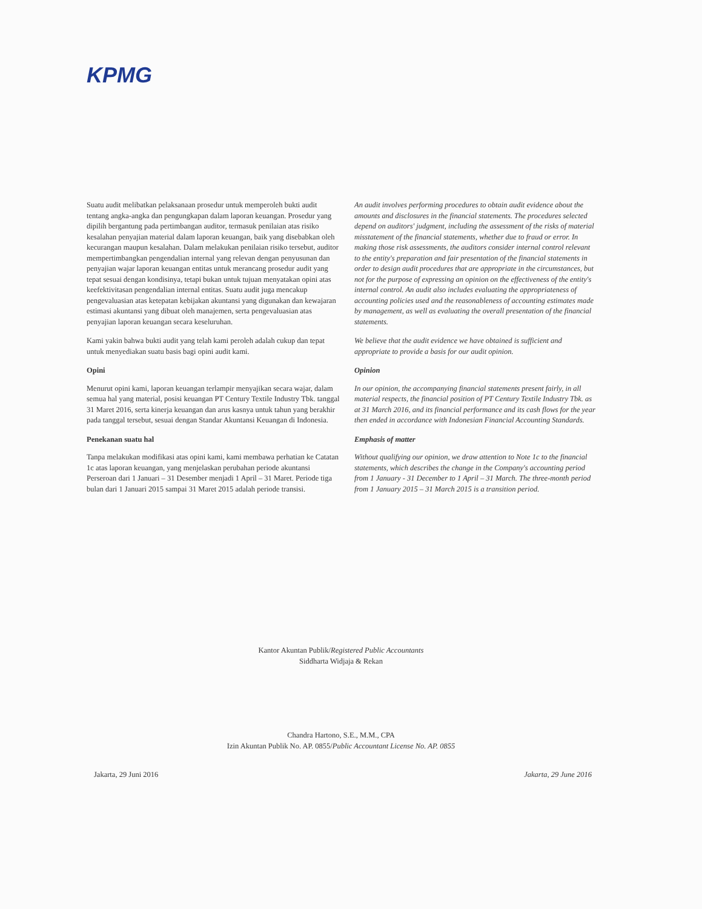KPMG
Suatu audit melibatkan pelaksanaan prosedur untuk memperoleh bukti audit tentang angka-angka dan pengungkapan dalam laporan keuangan. Prosedur yang dipilih bergantung pada pertimbangan auditor, termasuk penilaian atas risiko kesalahan penyajian material dalam laporan keuangan, baik yang disebabkan oleh kecurangan maupun kesalahan. Dalam melakukan penilaian risiko tersebut, auditor mempertimbangkan pengendalian internal yang relevan dengan penyusunan dan penyajian wajar laporan keuangan entitas untuk merancang prosedur audit yang tepat sesuai dengan kondisinya, tetapi bukan untuk tujuan menyatakan opini atas keefektivitasan pengendalian internal entitas. Suatu audit juga mencakup pengevaluasian atas ketepatan kebijakan akuntansi yang digunakan dan kewajaran estimasi akuntansi yang dibuat oleh manajemen, serta pengevaluasian atas penyajian laporan keuangan secara keseluruhan.
Kami yakin bahwa bukti audit yang telah kami peroleh adalah cukup dan tepat untuk menyediakan suatu basis bagi opini audit kami.
Opini
Menurut opini kami, laporan keuangan terlampir menyajikan secara wajar, dalam semua hal yang material, posisi keuangan PT Century Textile Industry Tbk. tanggal 31 Maret 2016, serta kinerja keuangan dan arus kasnya untuk tahun yang berakhir pada tanggal tersebut, sesuai dengan Standar Akuntansi Keuangan di Indonesia.
Penekanan suatu hal
Tanpa melakukan modifikasi atas opini kami, kami membawa perhatian ke Catatan 1c atas laporan keuangan, yang menjelaskan perubahan periode akuntansi Perseroan dari 1 Januari – 31 Desember menjadi 1 April – 31 Maret. Periode tiga bulan dari 1 Januari 2015 sampai 31 Maret 2015 adalah periode transisi.
An audit involves performing procedures to obtain audit evidence about the amounts and disclosures in the financial statements. The procedures selected depend on auditors' judgment, including the assessment of the risks of material misstatement of the financial statements, whether due to fraud or error. In making those risk assessments, the auditors consider internal control relevant to the entity's preparation and fair presentation of the financial statements in order to design audit procedures that are appropriate in the circumstances, but not for the purpose of expressing an opinion on the effectiveness of the entity's internal control. An audit also includes evaluating the appropriateness of accounting policies used and the reasonableness of accounting estimates made by management, as well as evaluating the overall presentation of the financial statements.
We believe that the audit evidence we have obtained is sufficient and appropriate to provide a basis for our audit opinion.
Opinion
In our opinion, the accompanying financial statements present fairly, in all material respects, the financial position of PT Century Textile Industry Tbk. as at 31 March 2016, and its financial performance and its cash flows for the year then ended in accordance with Indonesian Financial Accounting Standards.
Emphasis of matter
Without qualifying our opinion, we draw attention to Note 1c to the financial statements, which describes the change in the Company's accounting period from 1 January - 31 December to 1 April – 31 March. The three-month period from 1 January 2015 – 31 March 2015 is a transition period.
Kantor Akuntan Publik/Registered Public Accountants
Siddharta Widjaja & Rekan
Chandra Hartono, S.E., M.M., CPA
Izin Akuntan Publik No. AP. 0855/Public Accountant License No. AP. 0855
Jakarta, 29 Juni 2016 Jakarta, 29 June 2016